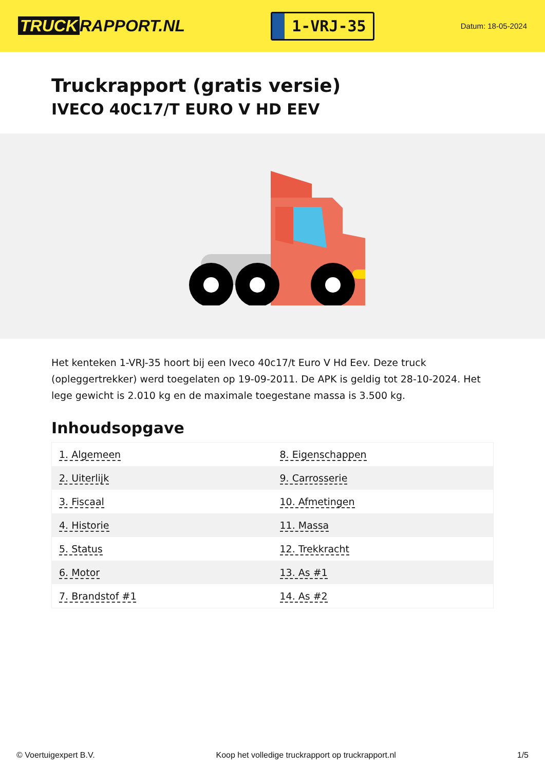TRUCK RAPPORT.NL
1-VRJ-35
Datum: 18-05-2024
Truckrapport (gratis versie)
IVECO 40C17/T EURO V HD EEV
Het kenteken 1-VRJ-35 hoort bij een Iveco 40c17/t Euro V Hd Eev. Deze truck (opleggertrekker) werd toegelaten op 19-09-2011. De APK is geldig tot 28-10-2024. Het lege gewicht is 2.010 kg en de maximale toegestane massa is 3.500 kg.
Inhoudsopgave
| 1. Algemeen | 8. Eigenschappen |
| 2. Uiterlijk | 9. Carrosserie |
| 3. Fiscaal | 10. Afmetingen |
| 4. Historie | 11. Massa |
| 5. Status | 12. Trekkracht |
| 6. Motor | 13. As #1 |
| 7. Brandstof #1 | 14. As #2 |
© Voertuigexpert B.V. Koop het volledige truckrapport op truckrapport.nl
1/5